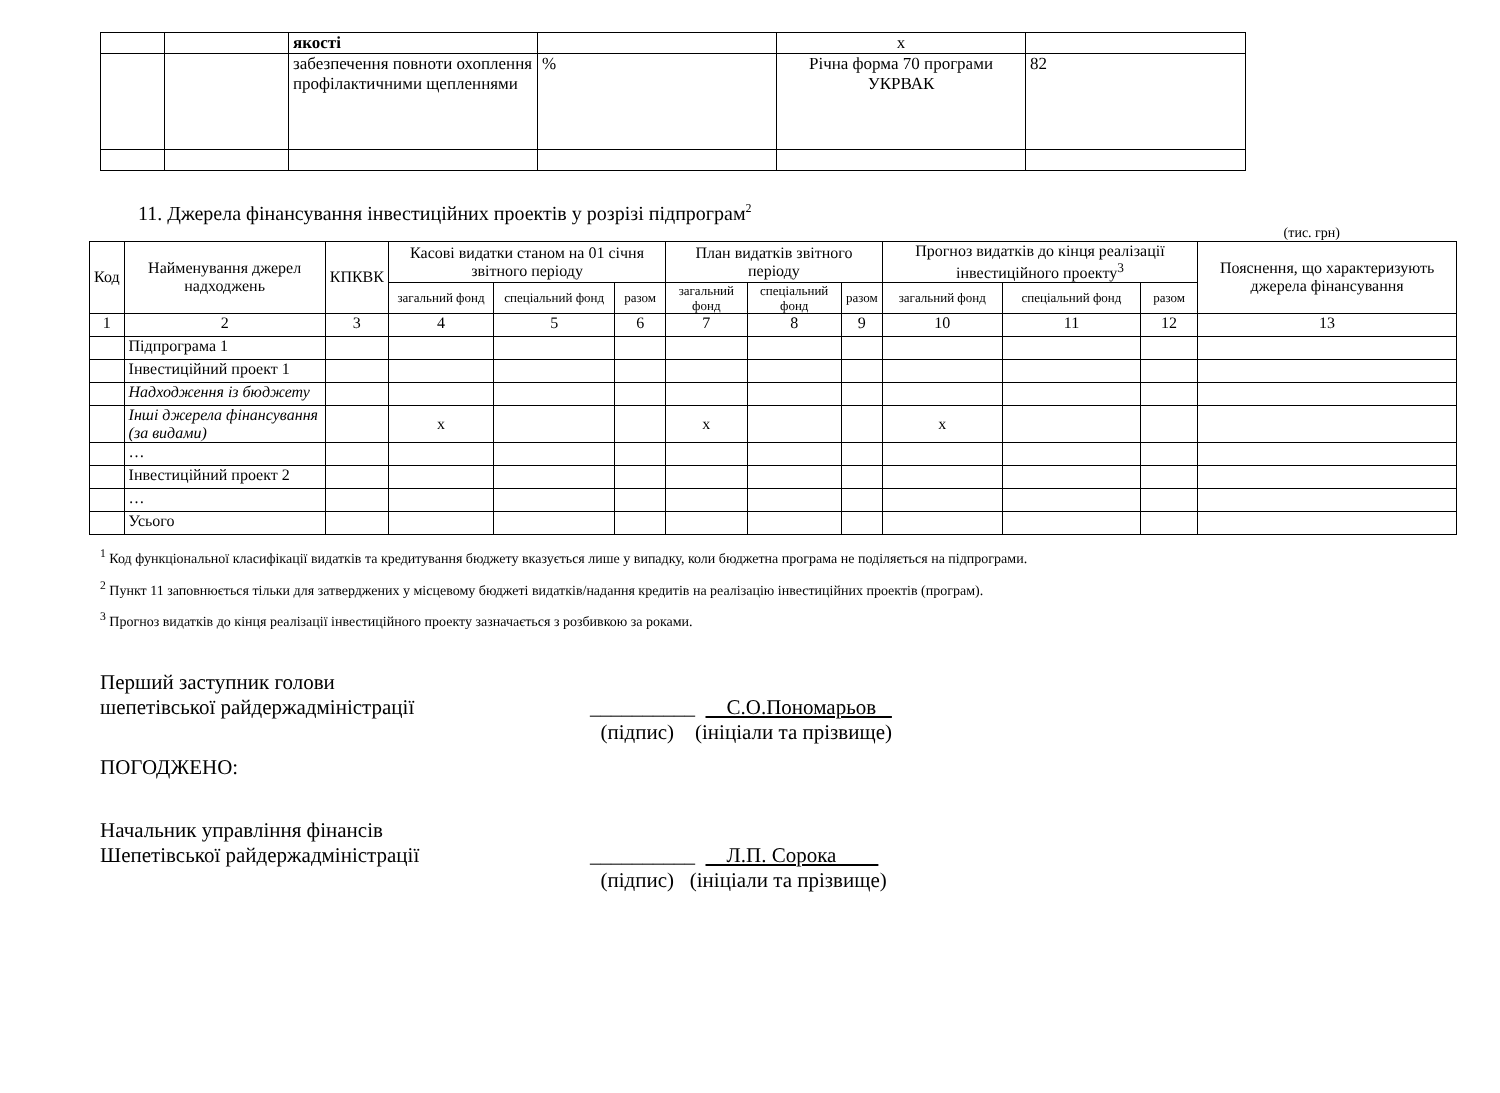| | | якості | | х | |
| | | забезпечення повноти охоплення профілактичними щепленнями | % | Річна форма 70 програми УКРВАК | 82 |
11. Джерела фінансування інвестиційних проектів у розрізі підпрограм<sup>2</sup>
(тис. грн)
| Код | Найменування джерел надходжень | КПКВК | Касові видатки станом на 01 січня звітного періоду | | | План видатків звітного періоду | | | Прогноз видатків до кінця реалізації інвестиційного проекту<sup>3</sup> | | | Пояснення, що характеризують джерела фінансування |
| --- | --- | --- | --- | --- | --- | --- | --- | --- | --- | --- | --- | --- |
| | | | загальний фонд | спеціальний фонд | разом | загальний фонд | спеціальний фонд | разом | загальний фонд | спеціальний фонд | разом | |
| 1 | 2 | 3 | 4 | 5 | 6 | 7 | 8 | 9 | 10 | 11 | 12 | 13 |
| | Підпрограма 1 | | | | | | | | | | | |
| | Інвестиційний проект 1 | | | | | | | | | | | |
| | Надходження із бюджету | | | | | | | | | | | |
| | Інші джерела фінансування (за видами) | | х | | | х | | | х | | | |
| | … | | | | | | | | | | | |
| | Інвестиційний проект 2 | | | | | | | | | | | |
| | … | | | | | | | | | | | |
| | Усього | | | | | | | | | | | |
<sup>1</sup> Код функціональної класифікації видатків та кредитування бюджету вказується лише у випадку, коли бюджетна програма не поділяється на підпрограми.
<sup>2</sup> Пункт 11 заповнюється тільки для затверджених у місцевому бюджеті видатків/надання кредитів на реалізацію інвестиційних проектів (програм).
<sup>3</sup> Прогноз видатків до кінця реалізації інвестиційного проекту зазначається з розбивкою за роками.
Перший заступник голови
шепетівської райдержадміністрації __________ С.О.Пономарьов
(підпис) (ініціали та прізвище)
ПОГОДЖЕНО:
Начальник управління фінансів
Шепетівської райдержадміністрації __________ Л.П. Сорока
(підпис) (ініціали та прізвище)